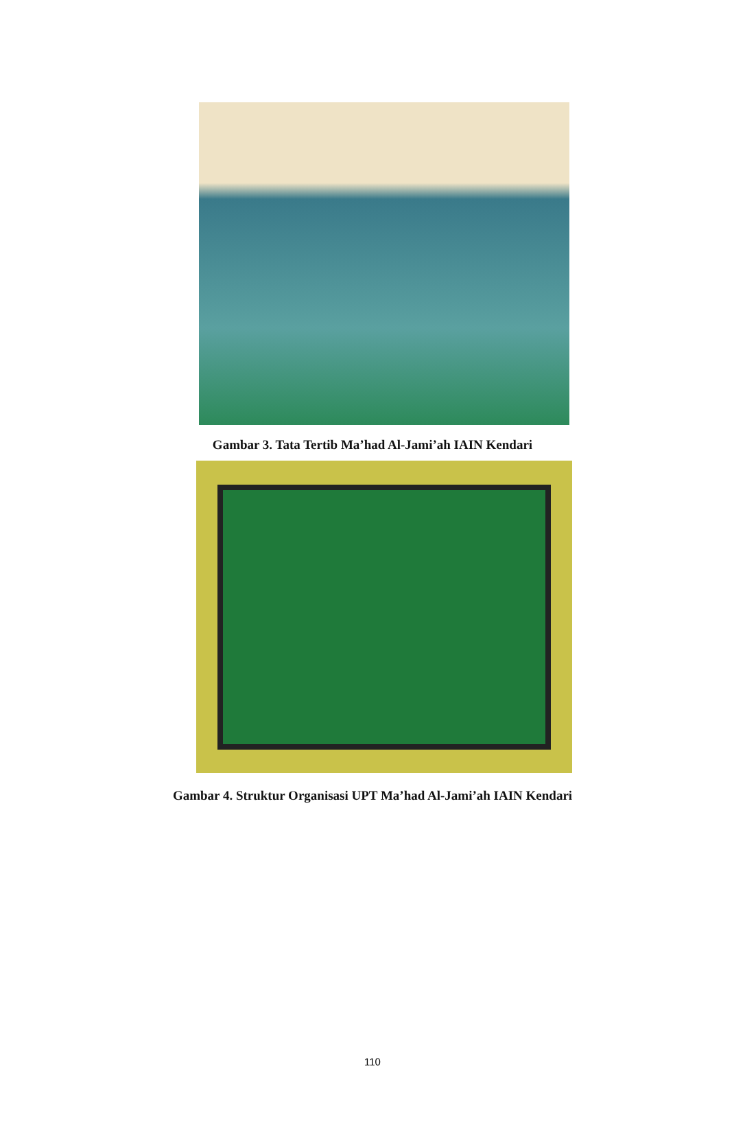Gambar 3. Tata Tertib Ma’had Al-Jami’ah IAIN Kendari
Gambar 4. Struktur Organisasi UPT Ma’had Al-Jami’ah IAIN Kendari
110